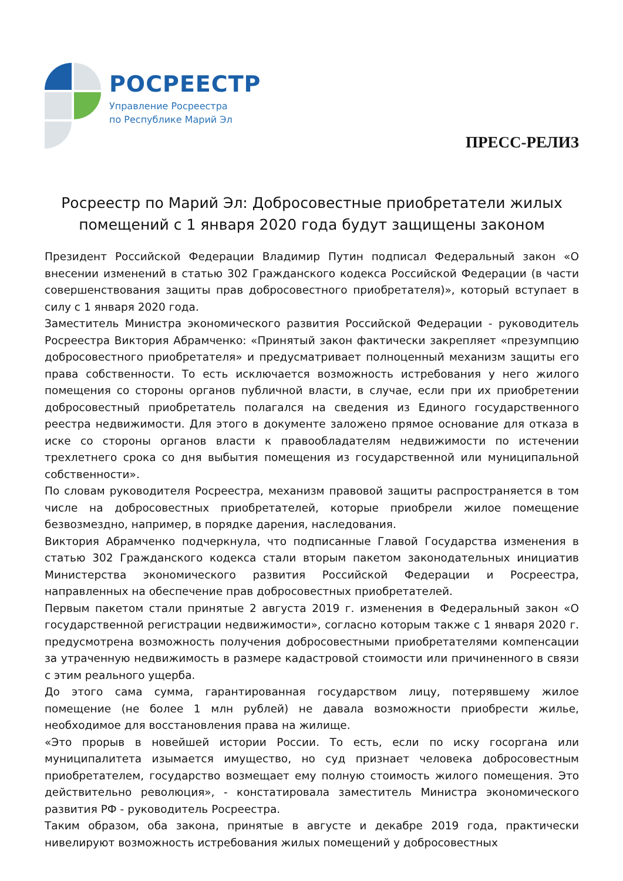РОСРЕЕСТР
Управление Росреестра
по Республике Марий Эл
ПРЕСС-РЕЛИЗ
Росреестр по Марий Эл: Добросовестные приобретатели жилых помещений с 1 января 2020 года будут защищены законом
Президент Российской Федерации Владимир Путин подписал Федеральный закон «О внесении изменений в статью 302 Гражданского кодекса Российской Федерации (в части совершенствования защиты прав добросовестного приобретателя)», который вступает в силу с 1 января 2020 года.
Заместитель Министра экономического развития Российской Федерации - руководитель Росреестра Виктория Абрамченко: «Принятый закон фактически закрепляет «презумпцию добросовестного приобретателя» и предусматривает полноценный механизм защиты его права собственности. То есть исключается возможность истребования у него жилого помещения со стороны органов публичной власти, в случае, если при их приобретении добросовестный приобретатель полагался на сведения из Единого государственного реестра недвижимости. Для этого в документе заложено прямое основание для отказа в иске со стороны органов власти к правообладателям недвижимости по истечении трехлетнего срока со дня выбытия помещения из государственной или муниципальной собственности».
По словам руководителя Росреестра, механизм правовой защиты распространяется в том числе на добросовестных приобретателей, которые приобрели жилое помещение безвозмездно, например, в порядке дарения, наследования.
Виктория Абрамченко подчеркнула, что подписанные Главой Государства изменения в статью 302 Гражданского кодекса стали вторым пакетом законодательных инициатив Министерства экономического развития Российской Федерации и Росреестра, направленных на обеспечение прав добросовестных приобретателей.
Первым пакетом стали принятые 2 августа 2019 г. изменения в Федеральный закон «О государственной регистрации недвижимости», согласно которым также с 1 января 2020 г. предусмотрена возможность получения добросовестными приобретателями компенсации за утраченную недвижимость в размере кадастровой стоимости или причиненного в связи с этим реального ущерба.
До этого сама сумма, гарантированная государством лицу, потерявшему жилое помещение (не более 1 млн рублей) не давала возможности приобрести жилье, необходимое для восстановления права на жилище.
«Это прорыв в новейшей истории России. То есть, если по иску госоргана или муниципалитета изымается имущество, но суд признает человека добросовестным приобретателем, государство возмещает ему полную стоимость жилого помещения. Это действительно революция», - констатировала заместитель Министра экономического развития РФ - руководитель Росреестра.
Таким образом, оба закона, принятые в августе и декабре 2019 года, практически нивелируют возможность истребования жилых помещений у добросовестных